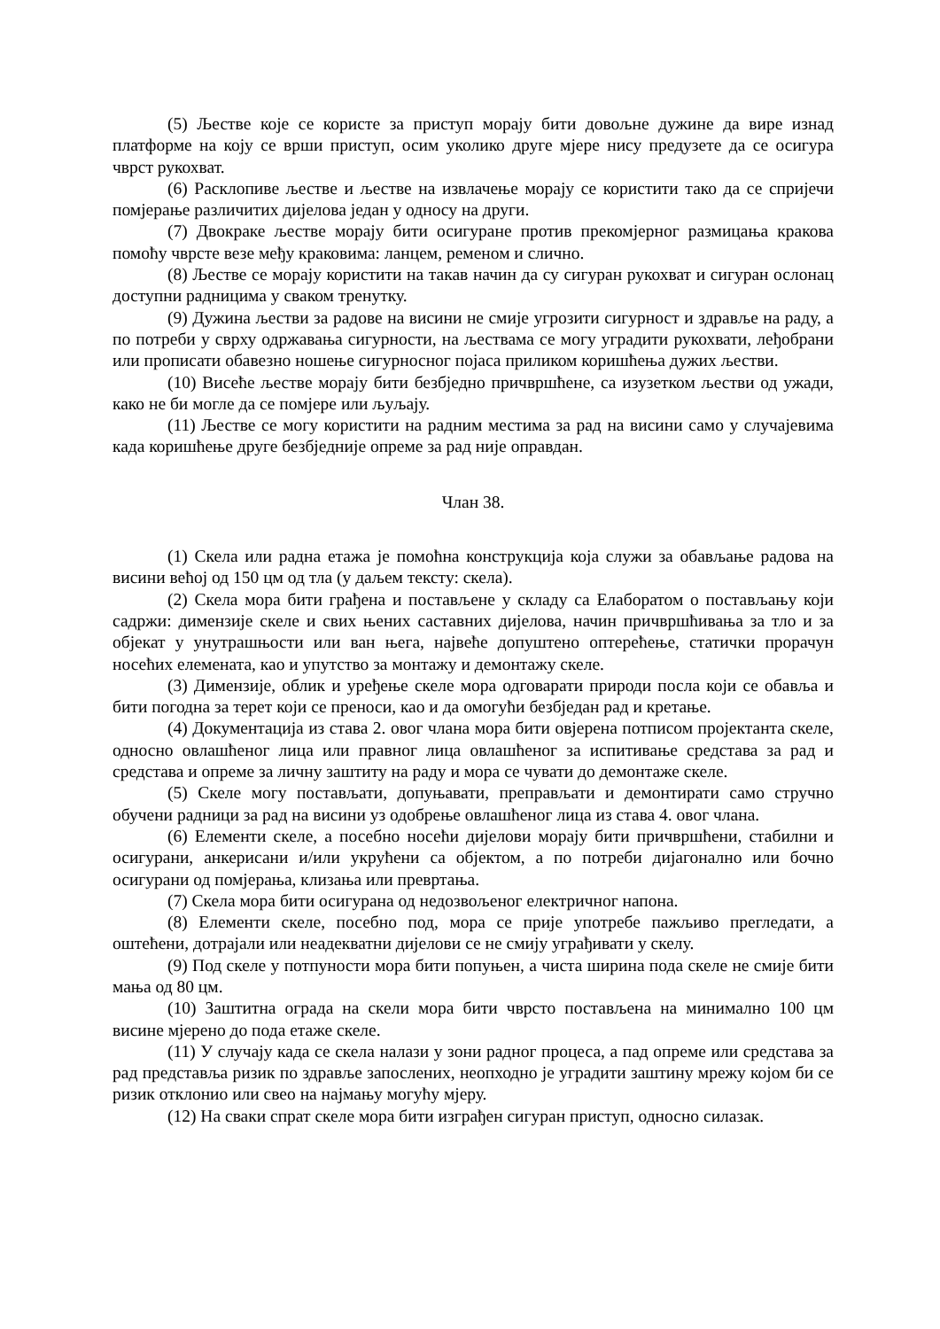(5) Љестве које се користе за приступ морају бити довољне дужине да вире изнад платформе на коју се врши приступ, осим уколико друге мјере нису предузете да се осигура чврст рукохват.
(6) Расклопиве љестве и љестве на извлачење морају се користити тако да се спријечи помјерање различитих дијелова један у односу на други.
(7) Двокраке љестве морају бити осигуране против прекомјерног размицања кракова помоћу чврсте везе међу краковима: ланцем, ременом и слично.
(8) Љестве се морају користити на такав начин да су сигуран рукохват и сигуран ослонац доступни радницима у сваком тренутку.
(9) Дужина љестви за радове на висини не смије угрозити сигурност и здравље на раду, а по потреби у сврху одржавања сигурности, на љествама се могу уградити рукохвати, леђобрани или прописати обавезно ношење сигурносног појаса приликом коришћења дужих љестви.
(10) Висеће љестве морају бити безбједно причвршћене, са изузетком љестви од ужади, како не би могле да се помјере или љуљају.
(11) Љестве се могу користити на радним местима за рад на висини само у случајевима када коришћење друге безбједније опреме за рад није оправдан.
Члан 38.
(1) Скела или радна етажа је помоћна конструкција која служи за обављање радова на висини већој од 150 цм од тла (у даљем тексту: скела).
(2) Скела мора бити грађена и постављене у складу са Елаборатом о постављању који садржи: димензије скеле и свих њених саставних дијелова, начин причвршћивања за тло и за објекат у унутрашњости или ван њега, највеће допуштено оптерећење, статички прорачун носећих елемената, као и упутство за монтажу и демонтажу скеле.
(3) Димензије, облик и уређење скеле мора одговарати природи посла који се обавља и бити погодна за терет који се преноси, као и да омогући безбједан рад и кретање.
(4) Документација из става 2. овог члана мора бити овјерена потписом пројектанта скеле, односно овлашћеног лица или правног лица овлашћеног за испитивање средстава за рад и средстава и опреме за личну заштиту на раду и мора се чувати до демонтаже скеле.
(5) Скеле могу постављати, допуњавати, преправљати и демонтирати само стручно обучени радници за рад на висини уз одобрење овлашћеног лица из става 4. овог члана.
(6) Елементи скеле, а посебно носећи дијелови морају бити причвршћени, стабилни и осигурани, анкерисани и/или укрућени са објектом, а по потреби дијагонално или бочно осигурани од помјерања, клизања или превртања.
(7) Скела мора бити осигурана од недозвољеног електричног напона.
(8) Елементи скеле, посебно под, мора се прије употребе пажљиво прегледати, а оштећени, дотрајали или неадекватни дијелови се не смију уграђивати у скелу.
(9) Под скеле у потпуности мора бити попуњен, а чиста ширина пода скеле не смије бити мања од 80 цм.
(10) Заштитна ограда на скели мора бити чврсто постављена на минимално 100 цм висине мјерено до пода етаже скеле.
(11) У случају када се скела налази у зони радног процеса, а пад опреме или средстава за рад представља ризик по здравље запослених, неопходно је уградити заштину мрежу којом би се ризик отклонио или свео на најмању могућу мјеру.
(12) На сваки спрат скеле мора бити изграђен сигуран приступ, односно силазак.